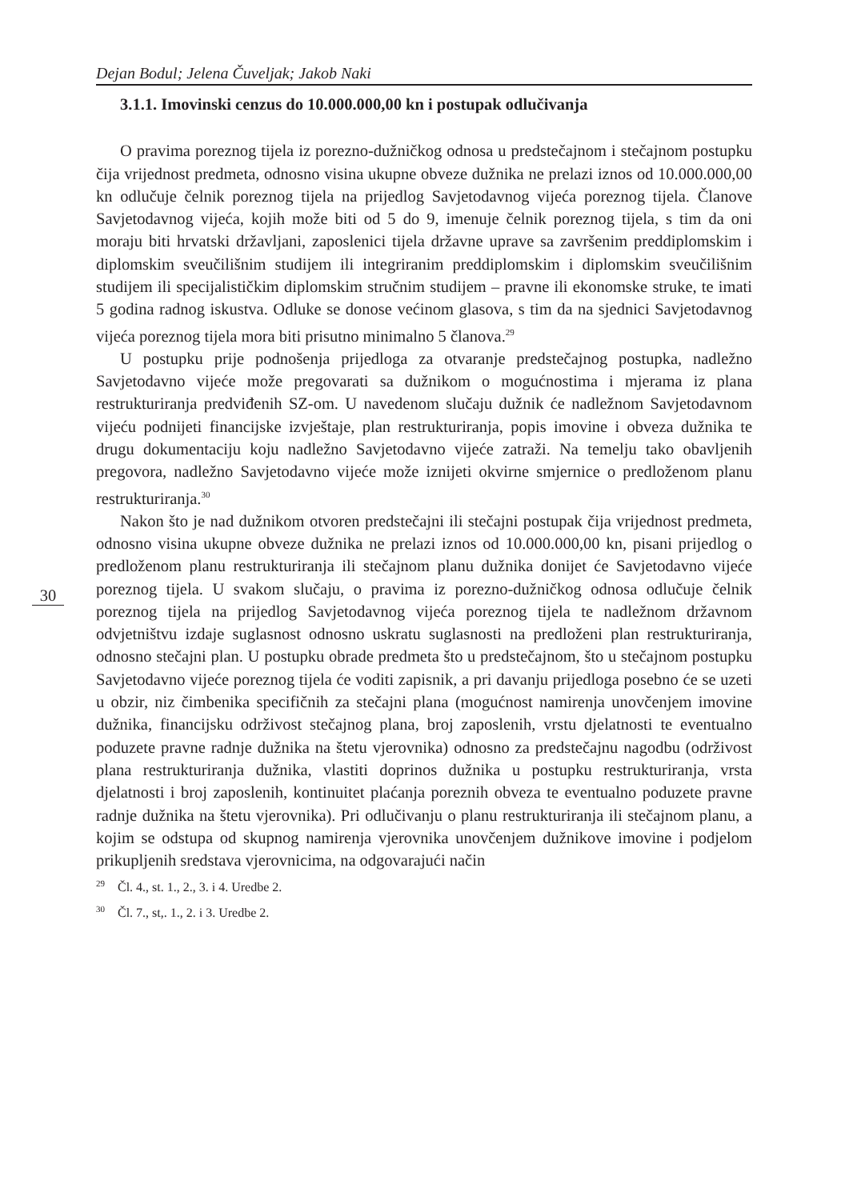Dejan Bodul; Jelena Čuveljak; Jakob Naki
3.1.1. Imovinski cenzus do 10.000.000,00 kn i postupak odlučivanja
O pravima poreznog tijela iz porezno-dužničkog odnosa u predstečajnom i stečajnom postupku čija vrijednost predmeta, odnosno visina ukupne obveze dužnika ne prelazi iznos od 10.000.000,00 kn odlučuje čelnik poreznog tijela na prijedlog Savjetodavnog vijeća poreznog tijela. Članove Savjetodavnog vijeća, kojih može biti od 5 do 9, imenuje čelnik poreznog tijela, s tim da oni moraju biti hrvatski državljani, zaposlenici tijela državne uprave sa završenim preddiplomskim i diplomskim sveučilišnim studijem ili integriranim preddiplomskim i diplomskim sveučilišnim studijem ili specijalističkim diplomskim stručnim studijem – pravne ili ekonomske struke, te imati 5 godina radnog iskustva. Odluke se donose većinom glasova, s tim da na sjednici Savjetodavnog vijeća poreznog tijela mora biti prisutno minimalno 5 članova.<sup>29</sup>
U postupku prije podnošenja prijedloga za otvaranje predstečajnog postupka, nadležno Savjetodavno vijeće može pregovarati sa dužnikom o mogućnostima i mjerama iz plana restrukturiranja predviđenih SZ-om. U navedenom slučaju dužnik će nadležnom Savjetodavnom vijeću podnijeti financijske izvještaje, plan restrukturiranja, popis imovine i obveza dužnika te drugu dokumentaciju koju nadležno Savjetodavno vijeće zatraži. Na temelju tako obavljenih pregovora, nadležno Savjetodavno vijeće može iznijeti okvirne smjernice o predloženom planu restrukturiranja.<sup>30</sup>
Nakon što je nad dužnikom otvoren predstečajni ili stečajni postupak čija vrijednost predmeta, odnosno visina ukupne obveze dužnika ne prelazi iznos od 10.000.000,00 kn, pisani prijedlog o predloženom planu restrukturiranja ili stečajnom planu dužnika donijet će Savjetodavno vijeće poreznog tijela. U svakom slučaju, o pravima iz porezno-dužničkog odnosa odlučuje čelnik poreznog tijela na prijedlog Savjetodavnog vijeća poreznog tijela te nadležnom državnom odvjetništvu izdaje suglasnost odnosno uskratu suglasnosti na predloženi plan restrukturiranja, odnosno stečajni plan. U postupku obrade predmeta što u predstečajnom, što u stečajnom postupku Savjetodavno vijeće poreznog tijela će voditi zapisnik, a pri davanju prijedloga posebno će se uzeti u obzir, niz čimbenika specifičnih za stečajni plana (mogućnost namirenja unovčenjem imovine dužnika, financijsku održivost stečajnog plana, broj zaposlenih, vrstu djelatnosti te eventualno poduzete pravne radnje dužnika na štetu vjerovnika) odnosno za predstečajnu nagodbu (održivost plana restrukturiranja dužnika, vlastiti doprinos dužnika u postupku restrukturiranja, vrsta djelatnosti i broj zaposlenih, kontinuitet plaćanja poreznih obveza te eventualno poduzete pravne radnje dužnika na štetu vjerovnika). Pri odlučivanju o planu restrukturiranja ili stečajnom planu, a kojim se odstupa od skupnog namirenja vjerovnika unovčenjem dužnikove imovine i podjelom prikupljenih sredstava vjerovnicima, na odgovarajući način
<sup>29</sup> Čl. 4., st. 1., 2., 3. i 4. Uredbe 2.
<sup>30</sup> Čl. 7., st,. 1., 2. i 3. Uredbe 2.
30